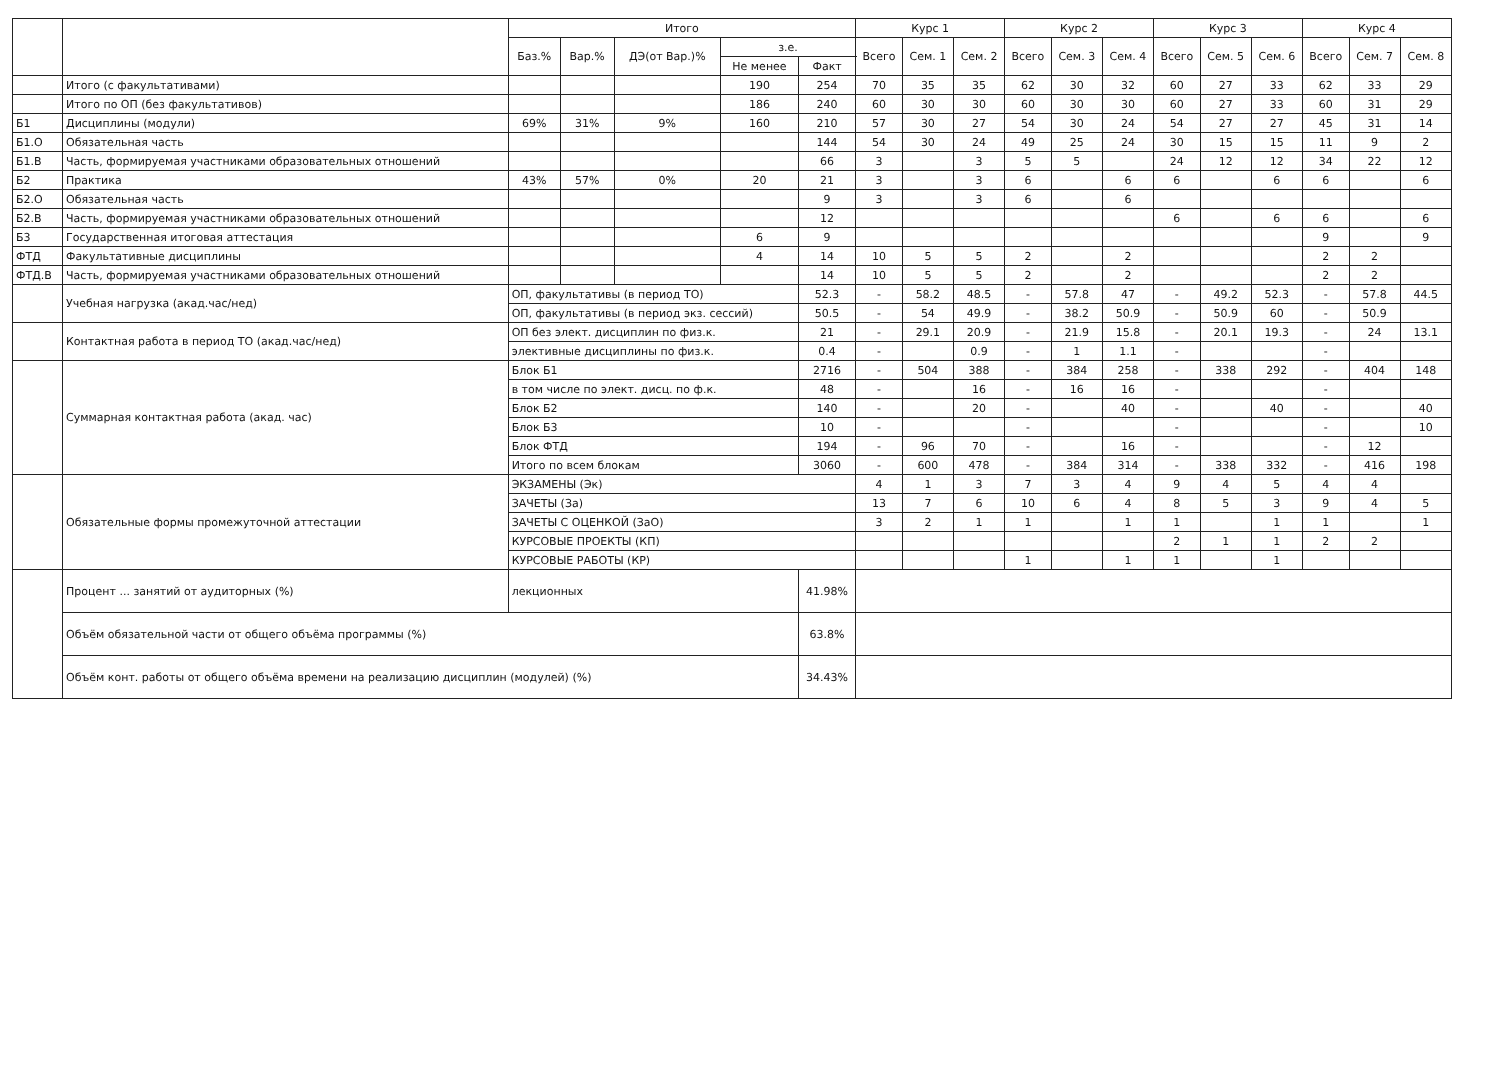| | | Итого | | | | | Курс 1 | | | Курс 2 | | | Курс 3 | | | Курс 4 | | |
| --- | --- | --- | --- | --- | --- | --- | --- | --- | --- | --- | --- | --- | --- | --- | --- | --- | --- | --- |
| | | Баз.% | Вар.% | ДЭ(от Вар.)% | з.е. | | Всего | Сем. 1 | Сем. 2 | Всего | Сем. 3 | Сем. 4 | Всего | Сем. 5 | Сем. 6 | Всего | Сем. 7 | Сем. 8 |
| | | | | | Не менее | Факт | | | | | | | | | | | | |
| | Итого (с факультативами) | | | | 190 | 254 | 70 | 35 | 35 | 62 | 30 | 32 | 60 | 27 | 33 | 62 | 33 | 29 |
| | Итого по ОП (без факультативов) | | | | 186 | 240 | 60 | 30 | 30 | 60 | 30 | 30 | 60 | 27 | 33 | 60 | 31 | 29 |
| Б1 | Дисциплины (модули) | 69% | 31% | 9% | 160 | 210 | 57 | 30 | 27 | 54 | 30 | 24 | 54 | 27 | 27 | 45 | 31 | 14 |
| Б1.О | Обязательная часть | | | | | 144 | 54 | 30 | 24 | 49 | 25 | 24 | 30 | 15 | 15 | 11 | 9 | 2 |
| Б1.В | Часть, формируемая участниками образовательных отношений | | | | | 66 | 3 | | 3 | 5 | 5 | | 24 | 12 | 12 | 34 | 22 | 12 |
| Б2 | Практика | 43% | 57% | 0% | 20 | 21 | 3 | | 3 | 6 | | 6 | 6 | | 6 | 6 | | 6 |
| Б2.О | Обязательная часть | | | | | 9 | 3 | | 3 | 6 | | 6 | | | | | | |
| Б2.В | Часть, формируемая участниками образовательных отношений | | | | | 12 | | | | | | | 6 | | 6 | 6 | | 6 |
| Б3 | Государственная итоговая аттестация | | | | 6 | 9 | | | | | | | | | | 9 | | 9 |
| ФТД | Факультативные дисциплины | | | | 4 | 14 | 10 | 5 | 5 | 2 | | 2 | | | | 2 | 2 | |
| ФТД.В | Часть, формируемая участниками образовательных отношений | | | | | 14 | 10 | 5 | 5 | 2 | | 2 | | | | 2 | 2 | |
| | Учебная нагрузка (акад.час/нед) | ОП, факультативы (в период ТО) | | | | 52.3 | - | 58.2 | 48.5 | - | 57.8 | 47 | - | 49.2 | 52.3 | - | 57.8 | 44.5 |
| | | ОП, факультативы (в период экз. сессий) | | | | 50.5 | - | 54 | 49.9 | - | 38.2 | 50.9 | - | 50.9 | 60 | - | 50.9 | |
| | Контактная работа в период ТО (акад.час/нед) | ОП без элект. дисциплин по физ.к. | | | | 21 | - | 29.1 | 20.9 | - | 21.9 | 15.8 | - | 20.1 | 19.3 | - | 24 | 13.1 |
| | | элективные дисциплины по физ.к. | | | | 0.4 | - | | 0.9 | - | 1 | 1.1 | - | | | - | | |
| | Суммарная контактная работа (акад. час) | Блок Б1 | | | | 2716 | - | 504 | 388 | - | 384 | 258 | - | 338 | 292 | - | 404 | 148 |
| | | в том числе по элект. дисц. по ф.к. | | | | 48 | - | | 16 | - | 16 | 16 | - | | | - | | |
| | | Блок Б2 | | | | 140 | - | | 20 | - | | 40 | - | | 40 | - | | 40 |
| | | Блок Б3 | | | | 10 | - | | | - | | | - | | | - | | 10 |
| | | Блок ФТД | | | | 194 | - | 96 | 70 | - | | 16 | - | | | - | 12 | |
| | | Итого по всем блокам | | | | 3060 | - | 600 | 478 | - | 384 | 314 | - | 338 | 332 | - | 416 | 198 |
| | Обязательные формы промежуточной аттестации | ЭКЗАМЕНЫ (Эк) | | | | | 4 | 1 | 3 | 7 | 3 | 4 | 9 | 4 | 5 | 4 | 4 | |
| | | ЗАЧЕТЫ (За) | | | | | 13 | 7 | 6 | 10 | 6 | 4 | 8 | 5 | 3 | 9 | 4 | 5 |
| | | ЗАЧЕТЫ С ОЦЕНКОЙ (ЗаО) | | | | | 3 | 2 | 1 | 1 | | 1 | 1 | | 1 | 1 | | 1 |
| | | КУРСОВЫЕ ПРОЕКТЫ (КП) | | | | | | | | | | | 2 | 1 | 1 | 2 | 2 | |
| | | КУРСОВЫЕ РАБОТЫ (КР) | | | | | | | | 1 | | 1 | 1 | | 1 | | | |
| | Процент ... занятий от аудиторных (%) | лекционных | | | | 41.98% | | | | | | | | | | | | |
| | Объём обязательной части от общего объёма программы (%) | | | | | 63.8% | | | | | | | | | | | | |
| | Объём конт. работы от общего объёма времени на реализацию дисциплин (модулей) (%) | | | | | 34.43% | | | | | | | | | | | | |